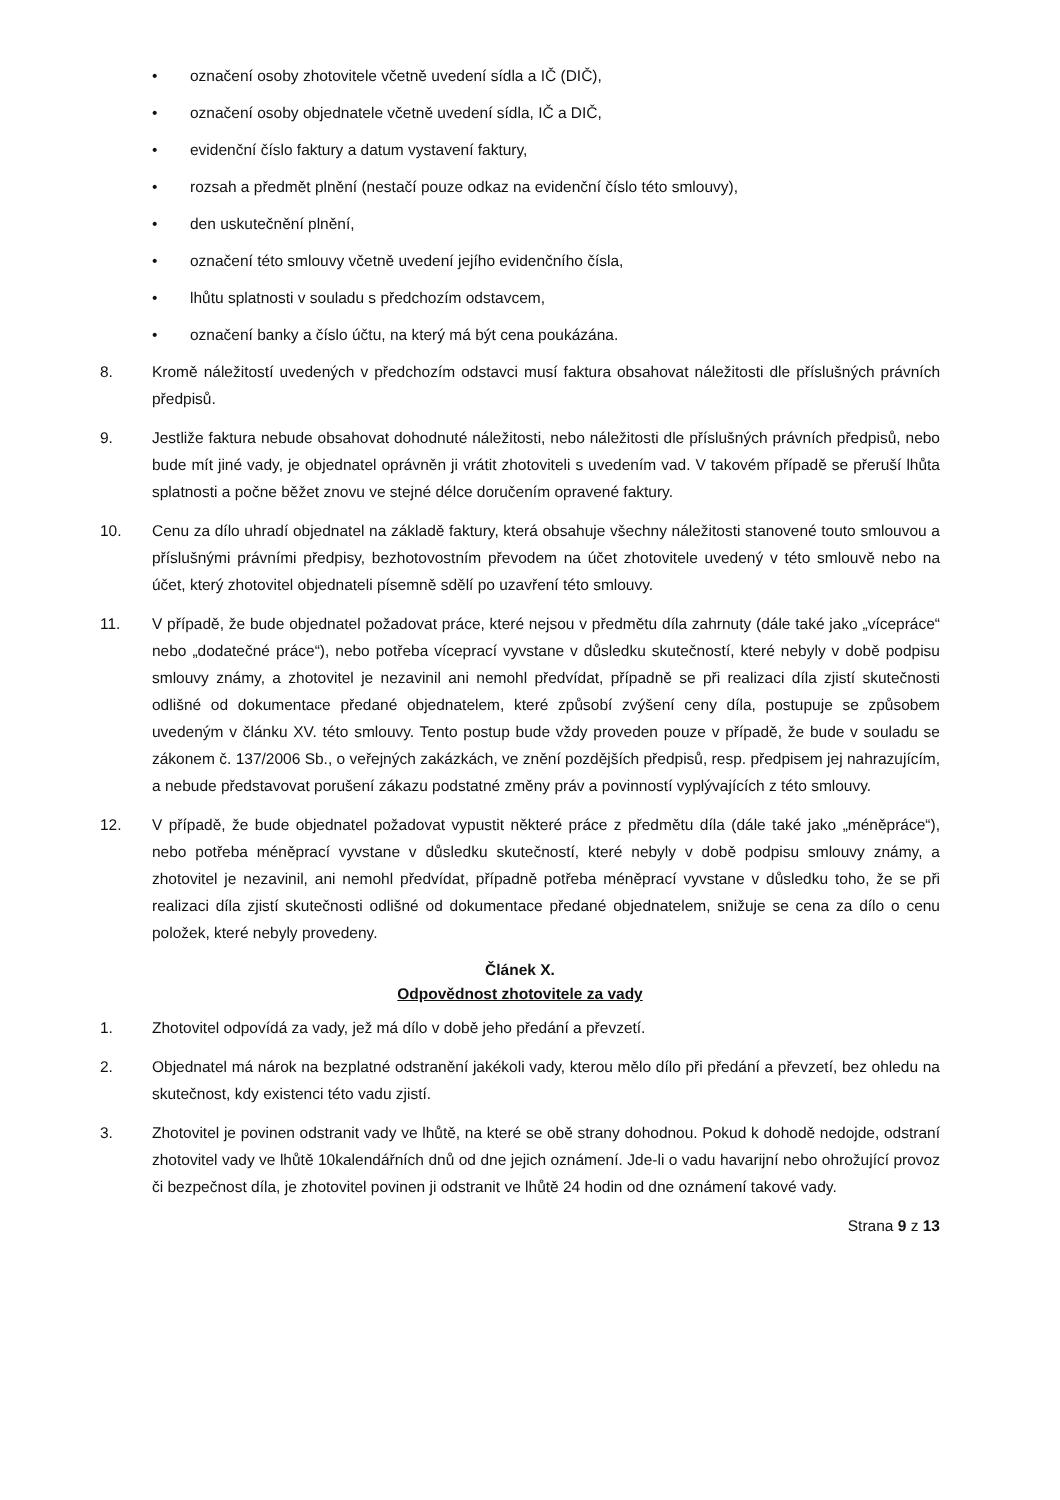• označení osoby zhotovitele včetně uvedení sídla a IČ (DIČ),
• označení osoby objednatele včetně uvedení sídla, IČ a DIČ,
• evidenční číslo faktury a datum vystavení faktury,
• rozsah a předmět plnění (nestačí pouze odkaz na evidenční číslo této smlouvy),
• den uskutečnění plnění,
• označení této smlouvy včetně uvedení jejího evidenčního čísla,
• lhůtu splatnosti v souladu s předchozím odstavcem,
• označení banky a číslo účtu, na který má být cena poukázána.
8. Kromě náležitostí uvedených v předchozím odstavci musí faktura obsahovat náležitosti dle příslušných právních předpisů.
9. Jestliže faktura nebude obsahovat dohodnuté náležitosti, nebo náležitosti dle příslušných právních předpisů, nebo bude mít jiné vady, je objednatel oprávněn ji vrátit zhotoviteli s uvedením vad. V takovém případě se přeruší lhůta splatnosti a počne běžet znovu ve stejné délce doručením opravené faktury.
10. Cenu za dílo uhradí objednatel na základě faktury, která obsahuje všechny náležitosti stanovené touto smlouvou a příslušnými právními předpisy, bezhotovostním převodem na účet zhotovitele uvedený v této smlouvě nebo na účet, který zhotovitel objednateli písemně sdělí po uzavření této smlouvy.
11. V případě, že bude objednatel požadovat práce, které nejsou v předmětu díla zahrnuty (dále také jako „vícepráce“ nebo „dodatečné práce“), nebo potřeba víceprací vyvstane v důsledku skutečností, které nebyly v době podpisu smlouvy známy, a zhotovitel je nezavinil ani nemohl předvídat, případně se při realizaci díla zjistí skutečnosti odlišné od dokumentace předané objednatelem, které způsobí zvýšení ceny díla, postupuje se způsobem uvedeným v článku XV. této smlouvy. Tento postup bude vždy proveden pouze v případě, že bude v souladu se zákonem č. 137/2006 Sb., o veřejných zakázkách, ve znění pozdějších předpisů, resp. předpisem jej nahrazujícím, a nebude představovat porušení zákazu podstatné změny práv a povinností vyplývajících z této smlouvy.
12. V případě, že bude objednatel požadovat vypustit některé práce z předmětu díla (dále také jako „méněpráce“), nebo potřeba méněprací vyvstane v důsledku skutečností, které nebyly v době podpisu smlouvy známy, a zhotovitel je nezavinil, ani nemohl předvídat, případně potřeba méněprací vyvstane v důsledku toho, že se při realizaci díla zjistí skutečnosti odlišné od dokumentace předané objednatelem, snižuje se cena za dílo o cenu položek, které nebyly provedeny.
Článek X.
Odpovědnost zhotovitele za vady
1. Zhotovitel odpovídá za vady, jež má dílo v době jeho předání a převzetí.
2. Objednatel má nárok na bezplatné odstranění jakékoli vady, kterou mělo dílo při předání a převzetí, bez ohledu na skutečnost, kdy existenci této vadu zjistí.
3. Zhotovitel je povinen odstranit vady ve lhůtě, na které se obě strany dohodnou. Pokud k dohodě nedojde, odstraní zhotovitel vady ve lhůtě 10kalendářních dnů od dne jejich oznámení. Jde-li o vadu havarijní nebo ohrožující provoz či bezpečnost díla, je zhotovitel povinen ji odstranit ve lhůtě 24 hodin od dne oznámení takové vady.
Strana 9 z 13